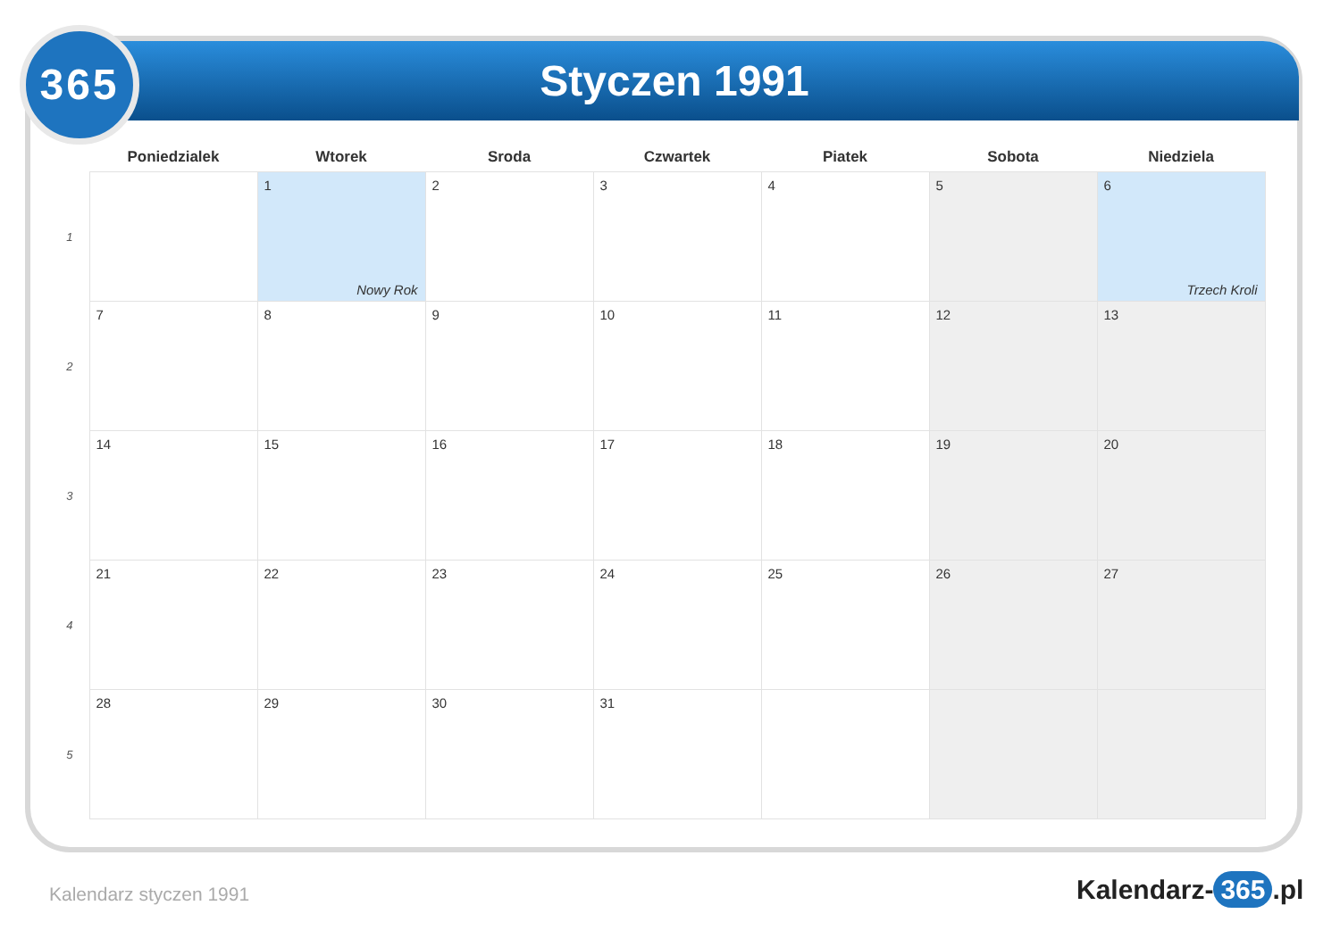365 Styczen 1991
| | Poniedzialek | Wtorek | Sroda | Czwartek | Piatek | Sobota | Niedziela |
| --- | --- | --- | --- | --- | --- | --- | --- |
| 1 | | 1 Nowy Rok | 2 | 3 | 4 | 5 | 6 Trzech Kroli |
| 2 | 7 | 8 | 9 | 10 | 11 | 12 | 13 |
| 3 | 14 | 15 | 16 | 17 | 18 | 19 | 20 |
| 4 | 21 | 22 | 23 | 24 | 25 | 26 | 27 |
| 5 | 28 | 29 | 30 | 31 | | | |
Kalendarz styczen 1991 Kalendarz- 365.pl